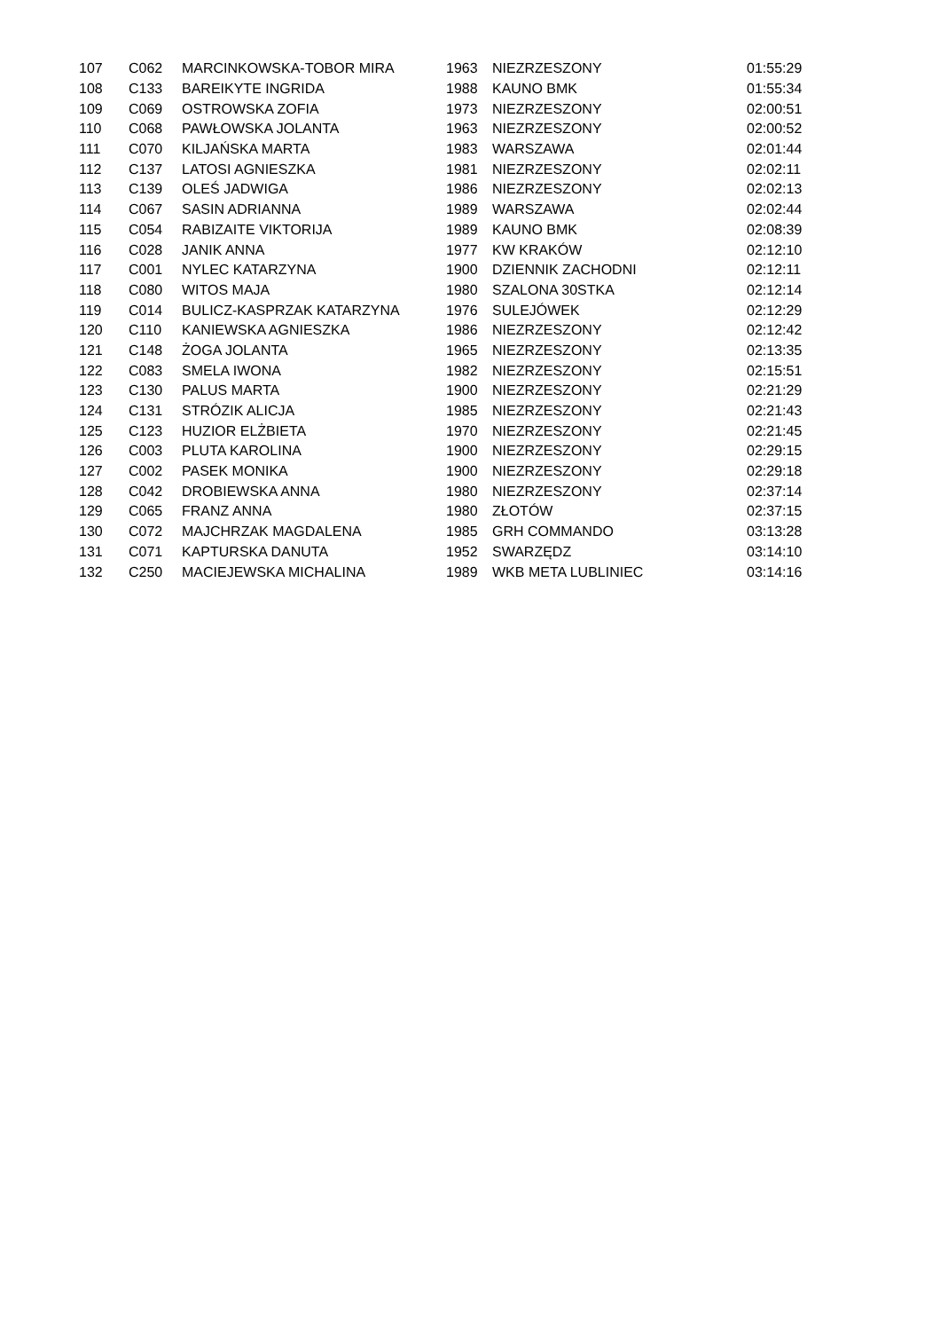| 107 | C062 | MARCINKOWSKA-TOBOR MIRA | 1963 | NIEZRZESZONY | 01:55:29 |
| 108 | C133 | BAREIKYTE INGRIDA | 1988 | KAUNO BMK | 01:55:34 |
| 109 | C069 | OSTROWSKA ZOFIA | 1973 | NIEZRZESZONY | 02:00:51 |
| 110 | C068 | PAWŁOWSKA JOLANTA | 1963 | NIEZRZESZONY | 02:00:52 |
| 111 | C070 | KILJAŃSKA MARTA | 1983 | WARSZAWA | 02:01:44 |
| 112 | C137 | LATOSI AGNIESZKA | 1981 | NIEZRZESZONY | 02:02:11 |
| 113 | C139 | OLEŚ JADWIGA | 1986 | NIEZRZESZONY | 02:02:13 |
| 114 | C067 | SASIN ADRIANNA | 1989 | WARSZAWA | 02:02:44 |
| 115 | C054 | RABIZAITE VIKTORIJA | 1989 | KAUNO BMK | 02:08:39 |
| 116 | C028 | JANIK ANNA | 1977 | KW KRAKÓW | 02:12:10 |
| 117 | C001 | NYLEC KATARZYNA | 1900 | DZIENNIK ZACHODNI | 02:12:11 |
| 118 | C080 | WITOS MAJA | 1980 | SZALONA 30STKA | 02:12:14 |
| 119 | C014 | BULICZ-KASPRZAK KATARZYNA | 1976 | SULEJÓWEK | 02:12:29 |
| 120 | C110 | KANIEWSKA AGNIESZKA | 1986 | NIEZRZESZONY | 02:12:42 |
| 121 | C148 | ŻOGA JOLANTA | 1965 | NIEZRZESZONY | 02:13:35 |
| 122 | C083 | SMELA IWONA | 1982 | NIEZRZESZONY | 02:15:51 |
| 123 | C130 | PALUS MARTA | 1900 | NIEZRZESZONY | 02:21:29 |
| 124 | C131 | STRÓZIK ALICJA | 1985 | NIEZRZESZONY | 02:21:43 |
| 125 | C123 | HUZIOR ELŻBIETA | 1970 | NIEZRZESZONY | 02:21:45 |
| 126 | C003 | PLUTA KAROLINA | 1900 | NIEZRZESZONY | 02:29:15 |
| 127 | C002 | PASEK MONIKA | 1900 | NIEZRZESZONY | 02:29:18 |
| 128 | C042 | DROBIEWSKA ANNA | 1980 | NIEZRZESZONY | 02:37:14 |
| 129 | C065 | FRANZ ANNA | 1980 | ZŁOTÓW | 02:37:15 |
| 130 | C072 | MAJCHRZAK MAGDALENA | 1985 | GRH COMMANDO | 03:13:28 |
| 131 | C071 | KAPTURSKA DANUTA | 1952 | SWARZĘDZ | 03:14:10 |
| 132 | C250 | MACIEJEWSKA MICHALINA | 1989 | WKB META LUBLINIEC | 03:14:16 |